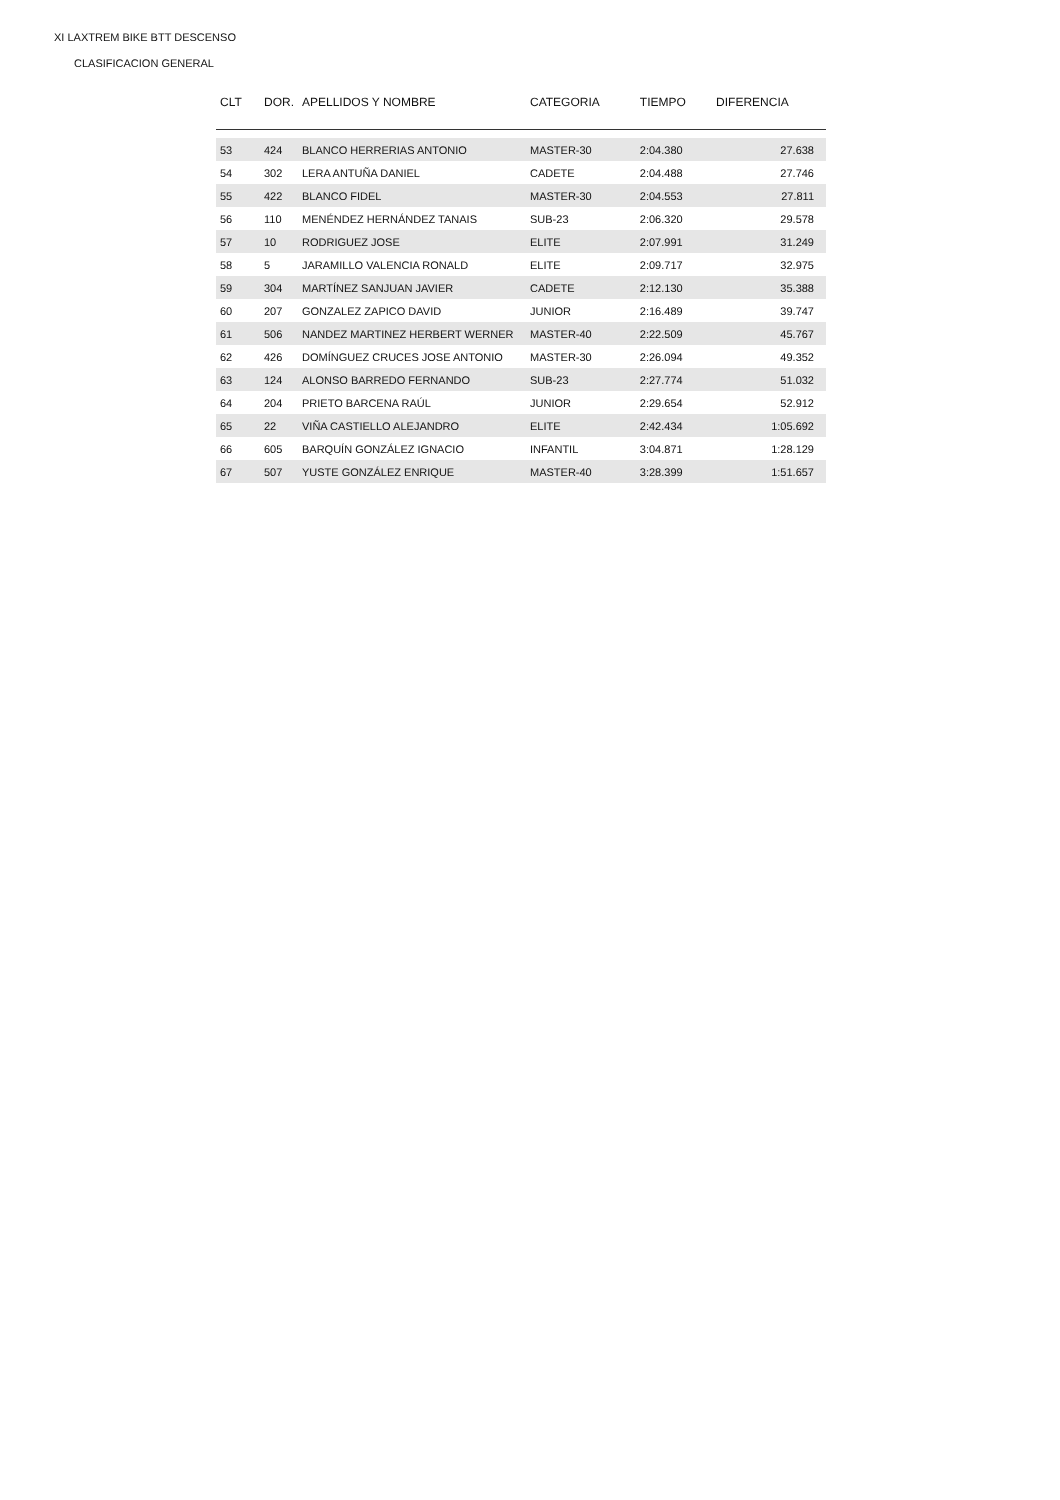XI LAXTREM BIKE BTT DESCENSO
CLASIFICACION GENERAL
| CLT | DOR. | APELLIDOS Y NOMBRE | CATEGORIA | TIEMPO | DIFERENCIA |
| --- | --- | --- | --- | --- | --- |
| 53 | 424 | BLANCO HERRERIAS ANTONIO | MASTER-30 | 2:04.380 | 27.638 |
| 54 | 302 | LERA ANTUÑA DANIEL | CADETE | 2:04.488 | 27.746 |
| 55 | 422 | BLANCO FIDEL | MASTER-30 | 2:04.553 | 27.811 |
| 56 | 110 | MENÉNDEZ HERNÁNDEZ TANAIS | SUB-23 | 2:06.320 | 29.578 |
| 57 | 10 | RODRIGUEZ JOSE | ELITE | 2:07.991 | 31.249 |
| 58 | 5 | JARAMILLO VALENCIA RONALD | ELITE | 2:09.717 | 32.975 |
| 59 | 304 | MARTÍNEZ SANJUAN JAVIER | CADETE | 2:12.130 | 35.388 |
| 60 | 207 | GONZALEZ ZAPICO DAVID | JUNIOR | 2:16.489 | 39.747 |
| 61 | 506 | NANDEZ MARTINEZ HERBERT WERNER | MASTER-40 | 2:22.509 | 45.767 |
| 62 | 426 | DOMÍNGUEZ CRUCES JOSE ANTONIO | MASTER-30 | 2:26.094 | 49.352 |
| 63 | 124 | ALONSO BARREDO FERNANDO | SUB-23 | 2:27.774 | 51.032 |
| 64 | 204 | PRIETO BARCENA RAÚL | JUNIOR | 2:29.654 | 52.912 |
| 65 | 22 | VIÑA CASTIELLO ALEJANDRO | ELITE | 2:42.434 | 1:05.692 |
| 66 | 605 | BARQUÍN GONZÁLEZ IGNACIO | INFANTIL | 3:04.871 | 1:28.129 |
| 67 | 507 | YUSTE GONZÁLEZ ENRIQUE | MASTER-40 | 3:28.399 | 1:51.657 |